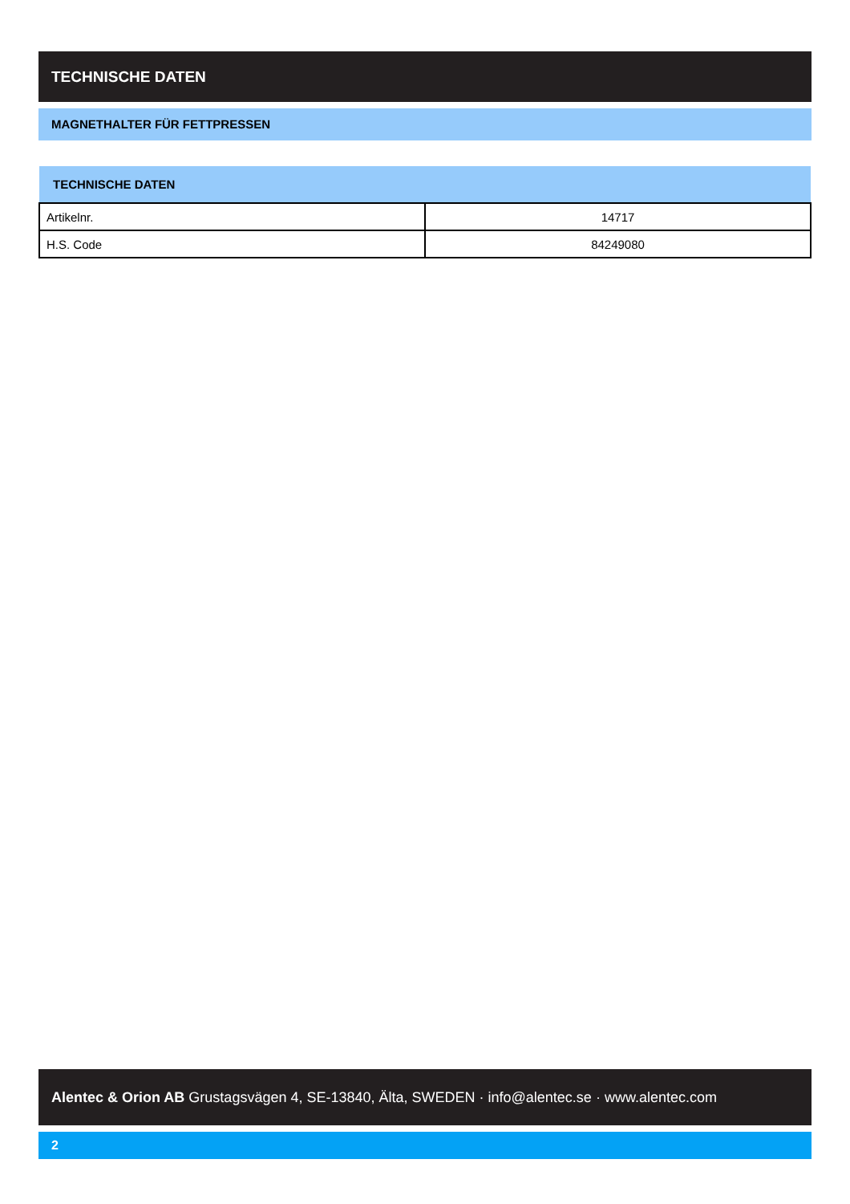TECHNISCHE DATEN
MAGNETHALTER FÜR FETTPRESSEN
| TECHNISCHE DATEN | |
| --- | --- |
| Artikelnr. | 14717 |
| H.S. Code | 84249080 |
Alentec & Orion AB Grustagsvägen 4, SE-13840, Älta, SWEDEN · info@alentec.se · www.alentec.com
2